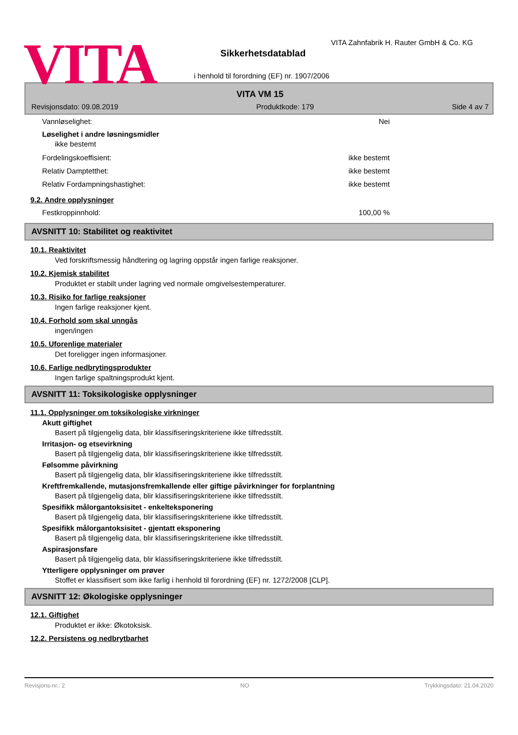VITA
VITA Zahnfabrik H. Rauter GmbH & Co. KG
Sikkerhetsdatablad
i henhold til forordning (EF) nr. 1907/2006
VITA VM 15
Revisjonsdato: 09.08.2019 Produktkode: 179 Side 4 av 7
Vannløselighet: Nei
Løselighet i andre løsningsmidler
ikke bestemt
Fordelingskoeffisient: ikke bestemt
Relativ Damptetthet: ikke bestemt
Relativ Fordampningshastighet: ikke bestemt
9.2. Andre opplysninger
Festkroppinnhold: 100,00 %
AVSNITT 10: Stabilitet og reaktivitet
10.1. Reaktivitet
Ved forskriftsmessig håndtering og lagring oppstår ingen farlige reaksjoner.
10.2. Kjemisk stabilitet
Produktet er stabilt under lagring ved normale omgivelsestemperaturer.
10.3. Risiko for farlige reaksjoner
Ingen farlige reaksjoner kjent.
10.4. Forhold som skal unngås
ingen/ingen
10.5. Uforenlige materialer
Det foreligger ingen informasjoner.
10.6. Farlige nedbrytingsprodukter
Ingen farlige spaltningsprodukt kjent.
AVSNITT 11: Toksikologiske opplysninger
11.1. Opplysninger om toksikologiske virkninger
Akutt giftighet
Basert på tilgjengelig data, blir klassifiseringskriteriene ikke tilfredsstilt.
Irritasjon- og etsevirkning
Basert på tilgjengelig data, blir klassifiseringskriteriene ikke tilfredsstilt.
Følsomme påvirkning
Basert på tilgjengelig data, blir klassifiseringskriteriene ikke tilfredsstilt.
Kreftfremkallende, mutasjonsfremkallende eller giftige påvirkninger for forplantning
Basert på tilgjengelig data, blir klassifiseringskriteriene ikke tilfredsstilt.
Spesifikk målorgantoksisitet - enkelteksponering
Basert på tilgjengelig data, blir klassifiseringskriteriene ikke tilfredsstilt.
Spesifikk målorgantoksisitet - gjentatt eksponering
Basert på tilgjengelig data, blir klassifiseringskriteriene ikke tilfredsstilt.
Aspirasjonsfare
Basert på tilgjengelig data, blir klassifiseringskriteriene ikke tilfredsstilt.
Ytterligere opplysninger om prøver
Stoffet er klassifisert som ikke farlig i henhold til forordning (EF) nr. 1272/2008 [CLP].
AVSNITT 12: Økologiske opplysninger
12.1. Giftighet
Produktet er ikke: Økotoksisk.
12.2. Persistens og nedbrytbarhet
Revisjons-nr.: 2 NO Trykkingsdato: 21.04.2020